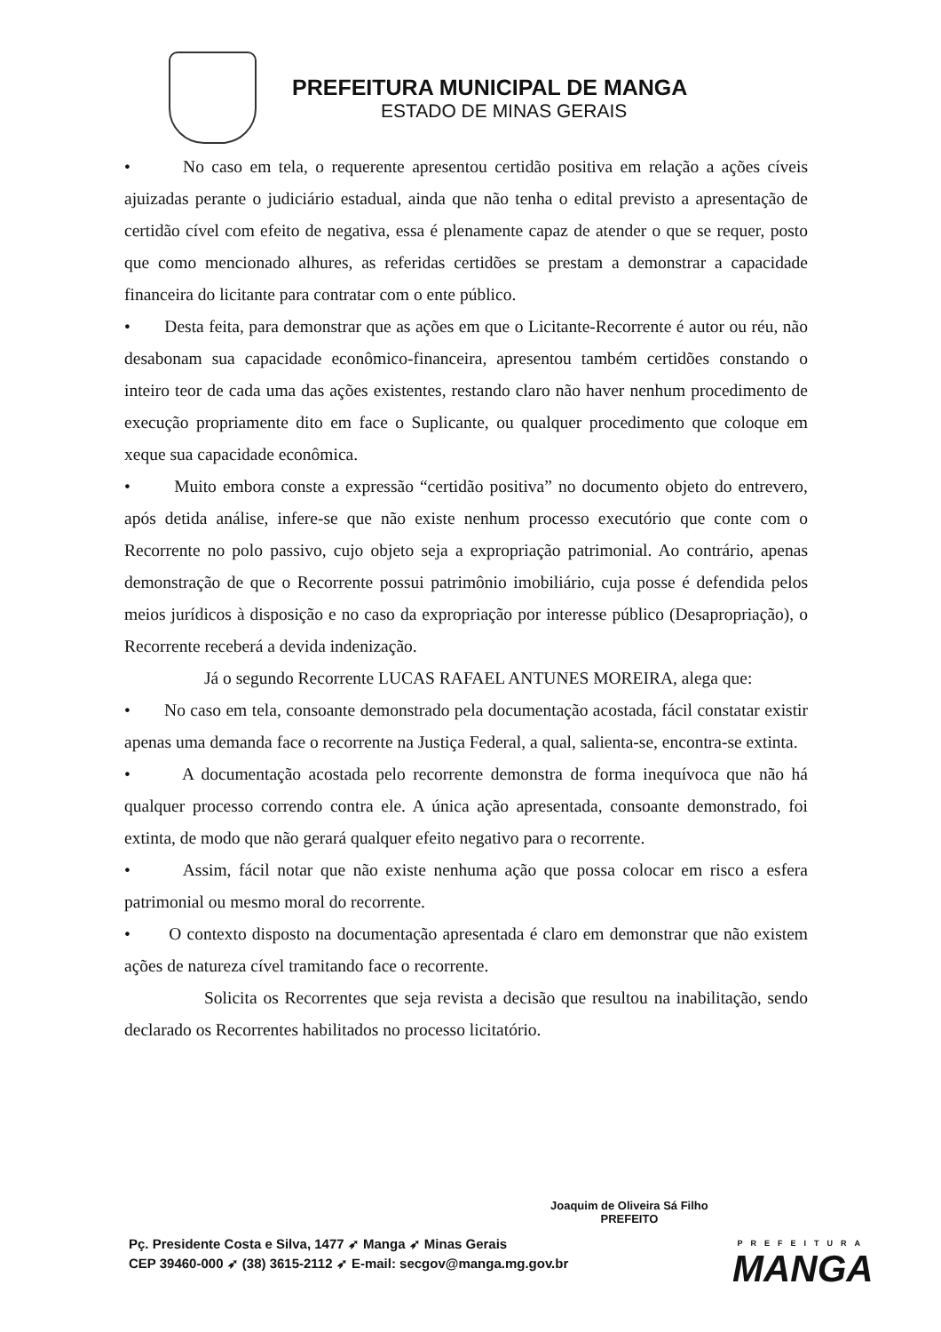PREFEITURA MUNICIPAL DE MANGA
ESTADO DE MINAS GERAIS
• No caso em tela, o requerente apresentou certidão positiva em relação a ações cíveis ajuizadas perante o judiciário estadual, ainda que não tenha o edital previsto a apresentação de certidão cível com efeito de negativa, essa é plenamente capaz de atender o que se requer, posto que como mencionado alhures, as referidas certidões se prestam a demonstrar a capacidade financeira do licitante para contratar com o ente público.
• Desta feita, para demonstrar que as ações em que o Licitante-Recorrente é autor ou réu, não desabonam sua capacidade econômico-financeira, apresentou também certidões constando o inteiro teor de cada uma das ações existentes, restando claro não haver nenhum procedimento de execução propriamente dito em face o Suplicante, ou qualquer procedimento que coloque em xeque sua capacidade econômica.
• Muito embora conste a expressão “certidão positiva” no documento objeto do entrevero, após detida análise, infere-se que não existe nenhum processo executório que conte com o Recorrente no polo passivo, cujo objeto seja a expropriação patrimonial. Ao contrário, apenas demonstração de que o Recorrente possui patrimônio imobiliário, cuja posse é defendida pelos meios jurídicos à disposição e no caso da expropriação por interesse público (Desapropriação), o Recorrente receberá a devida indenização.
Já o segundo Recorrente LUCAS RAFAEL ANTUNES MOREIRA, alega que:
• No caso em tela, consoante demonstrado pela documentação acostada, fácil constatar existir apenas uma demanda face o recorrente na Justiça Federal, a qual, salienta-se, encontra-se extinta.
• A documentação acostada pelo recorrente demonstra de forma inequívoca que não há qualquer processo correndo contra ele. A única ação apresentada, consoante demonstrado, foi extinta, de modo que não gerará qualquer efeito negativo para o recorrente.
• Assim, fácil notar que não existe nenhuma ação que possa colocar em risco a esfera patrimonial ou mesmo moral do recorrente.
• O contexto disposto na documentação apresentada é claro em demonstrar que não existem ações de natureza cível tramitando face o recorrente.
Solicita os Recorrentes que seja revista a decisão que resultou na inabilitação, sendo declarado os Recorrentes habilitados no processo licitatório.
Joaquim de Oliveira Sá Filho
PREFEITO
Pç. Presidente Costa e Silva, 1477 ➶ Manga ➶ Minas Gerais
CEP 39460-000 ➶ (38) 3615-2112 ➶ E-mail: secgov@manga.mg.gov.br
PREFEITURA
MANGA